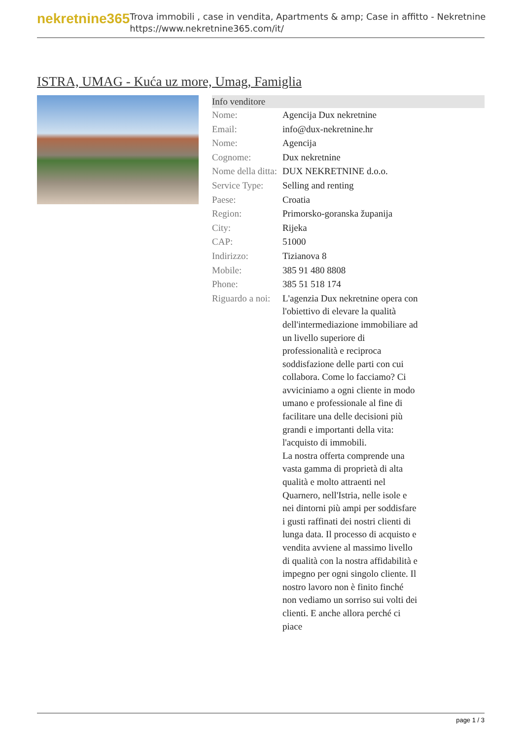nekretnine365
Trova immobili , case in vendita, Apartments & amp; Case in affitto - Nekretnine
https://www.nekretnine365.com/it/
ISTRA, UMAG - Kuća uz more, Umag, Famiglia
| Info venditore | |
| --- | --- |
| Nome: | Agencija Dux nekretnine |
| Email: | info@dux-nekretnine.hr |
| Nome: | Agencija |
| Cognome: | Dux nekretnine |
| Nome della ditta: | DUX NEKRETNINE d.o.o. |
| Service Type: | Selling and renting |
| Paese: | Croatia |
| Region: | Primorsko-goranska županija |
| City: | Rijeka |
| CAP: | 51000 |
| Indirizzo: | Tizianova 8 |
| Mobile: | 385 91 480 8808 |
| Phone: | 385 51 518 174 |
| Riguardo a noi: | L'agenzia Dux nekretnine opera con l'obiettivo di elevare la qualità dell'intermediazione immobiliare ad un livello superiore di professionalità e reciproca soddisfazione delle parti con cui collabora. Come lo facciamo? Ci avviciniamo a ogni cliente in modo umano e professionale al fine di facilitare una delle decisioni più grandi e importanti della vita: l'acquisto di immobili. La nostra offerta comprende una vasta gamma di proprietà di alta qualità e molto attraenti nel Quarnero, nell'Istria, nelle isole e nei dintorni più ampi per soddisfare i gusti raffinati dei nostri clienti di lunga data. Il processo di acquisto e vendita avviene al massimo livello di qualità con la nostra affidabilità e impegno per ogni singolo cliente. Il nostro lavoro non è finito finché non vediamo un sorriso sui volti dei clienti. E anche allora perché ci piace |
page 1 / 3